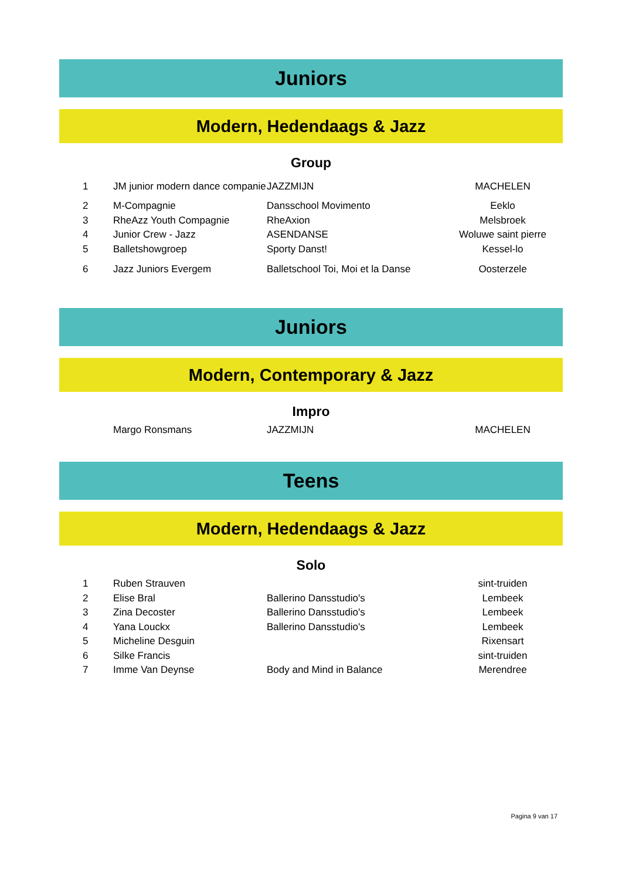Juniors
Modern, Hedendaags & Jazz
Group
| 1 | JM junior modern dance companie | JAZZMIJN | MACHELEN |
| 2 | M-Compagnie | Dansschool Movimento | Eeklo |
| 3 | RheAzz Youth Compagnie | RheAxion | Melsbroek |
| 4 | Junior Crew - Jazz | ASENDANSE | Woluwe saint pierre |
| 5 | Balletshowgroep | Sporty Danst! | Kessel-lo |
| 6 | Jazz Juniors Evergem | Balletschool Toi, Moi et la Danse | Oosterzele |
Juniors
Modern, Contemporary & Jazz
Impro
| | Margo Ronsmans | JAZZMIJN | MACHELEN |
Teens
Modern, Hedendaags & Jazz
Solo
| 1 | Ruben Strauven | | sint-truiden |
| 2 | Elise Bral | Ballerino Dansstudio's | Lembeek |
| 3 | Zina Decoster | Ballerino Dansstudio's | Lembeek |
| 4 | Yana Louckx | Ballerino Dansstudio's | Lembeek |
| 5 | Micheline Desguin | | Rixensart |
| 6 | Silke Francis | | sint-truiden |
| 7 | Imme Van Deynse | Body and Mind in Balance | Merendree |
Pagina 9 van 17